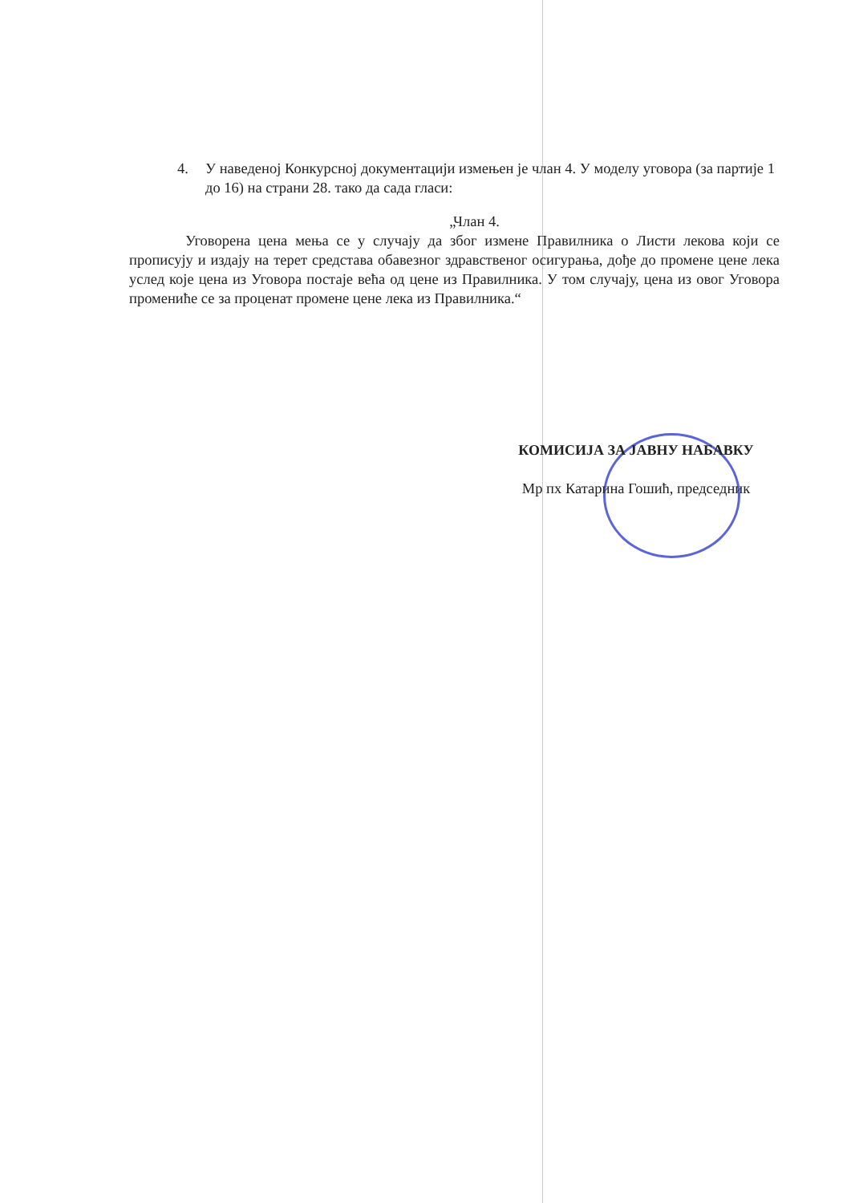4. У наведеној Конкурсној документацији измењен је члан 4. У моделу уговора (за партије 1 до 16) на страни 28. тако да сада гласи:
„Члан 4.
Уговорена цена мења се у случају да због измене Правилника о Листи лекова који се прописују и издају на терет средстава обавезног здравственог осигурања, дође до промене цене лека услед које цена из Уговора постаје већа од цене из Правилника. У том случају, цена из овог Уговора промениће се за проценат промене цене лека из Правилника.“
КОМИСИЈА ЗА ЈАВНУ НАБАВКУ
Мр пх Катарина Гошић, председник